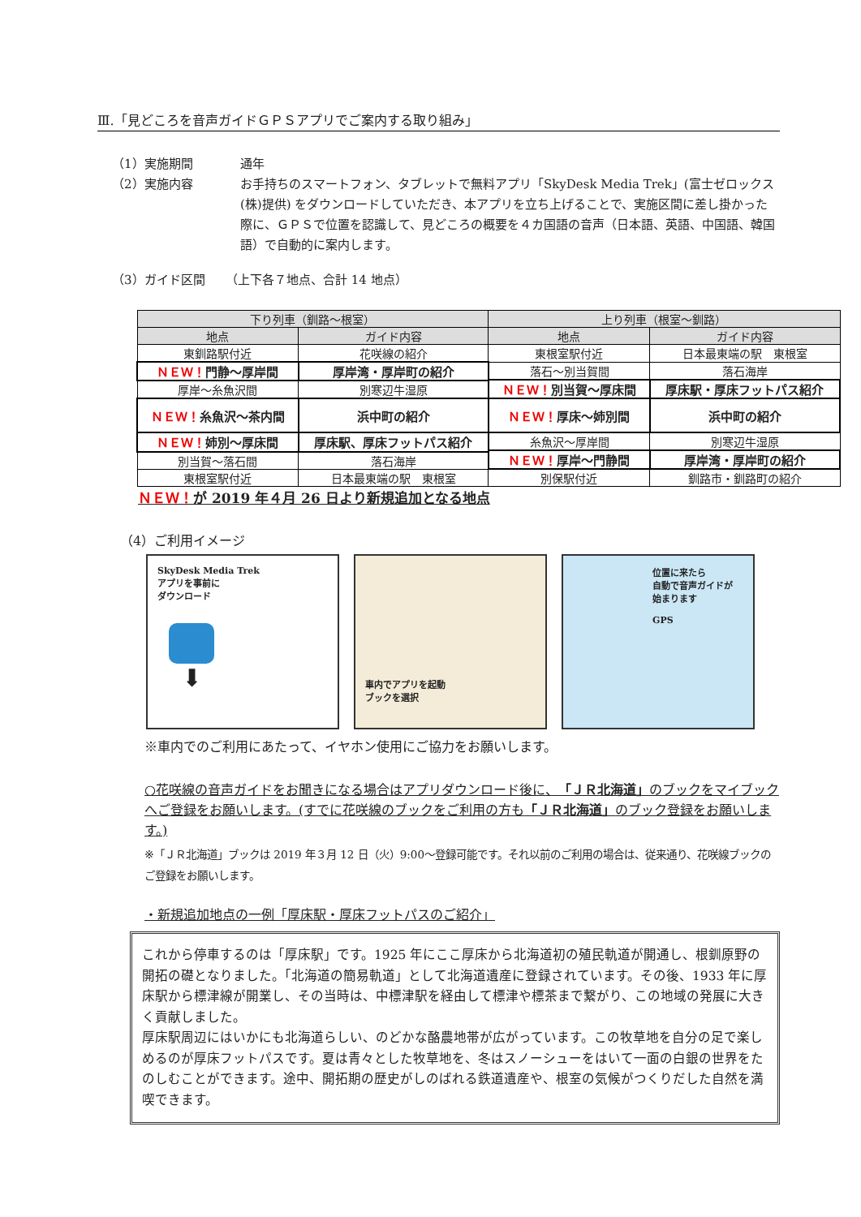Ⅲ.「見どころを音声ガイドＧＰＳアプリでご案内する取り組み」
（1）実施期間 通年
（2）実施内容 お手持ちのスマートフォン、タブレットで無料アプリ「SkyDesk Media Trek」(富士ゼロックス(株)提供) をダウンロードしていただき、本アプリを立ち上げることで、実施区間に差し掛かった際に、ＧＰＳで位置を認識して、見どころの概要を４カ国語の音声（日本語、英語、中国語、韓国語）で自動的に案内します。
（3）ガイド区間 （上下各７地点、合計 14 地点）
| 下り列車（釧路～根室） | | 上り列車（根室～釧路） | |
| --- | --- | --- | --- |
| 地点 | ガイド内容 | 地点 | ガイド内容 |
| 東釧路駅付近 | 花咲線の紹介 | 東根室駅付近 | 日本最東端の駅 東根室 |
| ＮＥＷ！ 門静～厚岸間 | 厚岸湾・厚岸町の紹介 | 落石～別当賀間 | 落石海岸 |
| | | ＮＥＷ！ 別当賀～厚床間 | 厚床駅・厚床フットパス紹介 |
| 厚岸～糸魚沢間 | 別寒辺牛湿原 | | |
| ＮＥＷ！ 糸魚沢～茶内間 | 浜中町の紹介 | ＮＥＷ！ 厚床～姉別間 | 浜中町の紹介 |
| ＮＥＷ！ 姉別～厚床間 | 厚床駅、厚床フットパス紹介 | 糸魚沢～厚岸間 | 別寒辺牛湿原 |
| | | ＮＥＷ！ 厚岸～門静間 | 厚岸湾・厚岸町の紹介 |
| 別当賀～落石間 | 落石海岸 | | |
| 東根室駅付近 | 日本最東端の駅 東根室 | 別保駅付近 | 釧路市・釧路町の紹介 |
ＮＥＷ！が 2019 年４月 26 日より新規追加となる地点
（4）ご利用イメージ
SkyDesk Media Trek
アプリを事前に
ダウンロード
⬇
車内でアプリを起動
ブックを選択
位置に来たら
自動で音声ガイドが
始まります
GPS
※車内でのご利用にあたって、イヤホン使用にご協力をお願いします。
○花咲線の音声ガイドをお聞きになる場合はアプリダウンロード後に、「ＪＲ北海道」のブックをマイブックへご登録をお願いします。(すでに花咲線のブックをご利用の方も「ＪＲ北海道」のブック登録をお願いします。)
※「ＪＲ北海道」ブックは 2019 年３月 12 日（火）9:00～登録可能です。それ以前のご利用の場合は、従来通り、花咲線ブックのご登録をお願いします。
・新規追加地点の一例「厚床駅・厚床フットパスのご紹介」
これから停車するのは「厚床駅」です。1925 年にここ厚床から北海道初の殖民軌道が開通し、根釧原野の開拓の礎となりました。「北海道の簡易軌道」として北海道遺産に登録されています。その後、1933 年に厚床駅から標津線が開業し、その当時は、中標津駅を経由して標津や標茶まで繋がり、この地域の発展に大きく貢献しました。
厚床駅周辺にはいかにも北海道らしい、のどかな酪農地帯が広がっています。この牧草地を自分の足で楽しめるのが厚床フットパスです。夏は青々とした牧草地を、冬はスノーシューをはいて一面の白銀の世界をたのしむことができます。途中、開拓期の歴史がしのばれる鉄道遺産や、根室の気候がつくりだした自然を満喫できます。